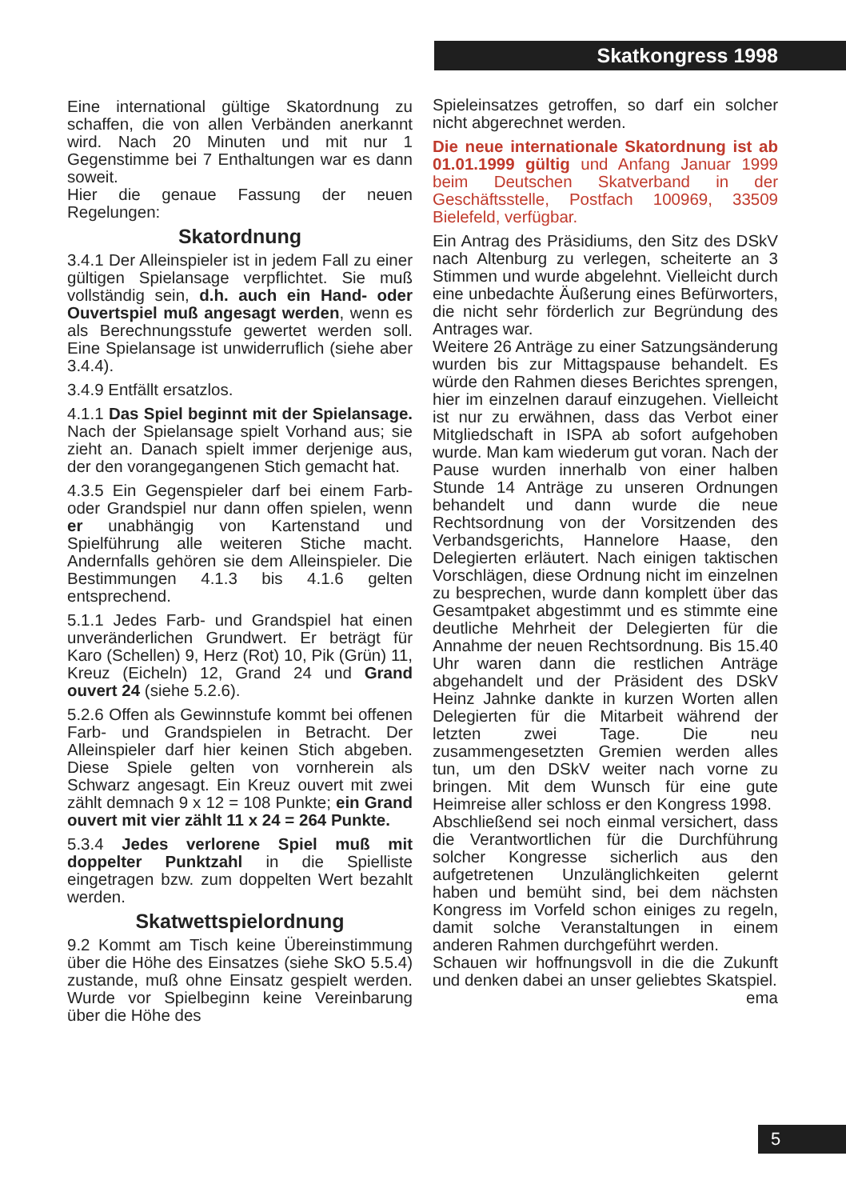Skatkongress 1998
Eine international gültige Skatordnung zu schaffen, die von allen Verbänden anerkannt wird. Nach 20 Minuten und mit nur 1 Gegenstimme bei 7 Enthaltungen war es dann soweit.
Hier die genaue Fassung der neuen Regelungen:
Skatordnung
3.4.1 Der Alleinspieler ist in jedem Fall zu einer gültigen Spielansage verpflichtet. Sie muß vollständig sein, d.h. auch ein Hand- oder Ouvertspiel muß angesagt werden, wenn es als Berechnungsstufe gewertet werden soll. Eine Spielansage ist unwiderruflich (siehe aber 3.4.4).
3.4.9 Entfällt ersatzlos.
4.1.1 Das Spiel beginnt mit der Spielansage. Nach der Spielansage spielt Vorhand aus; sie zieht an. Danach spielt immer derjenige aus, der den vorangegangenen Stich gemacht hat.
4.3.5 Ein Gegenspieler darf bei einem Farb- oder Grandspiel nur dann offen spielen, wenn er unabhängig von Kartenstand und Spielführung alle weiteren Stiche macht. Andernfalls gehören sie dem Alleinspieler. Die Bestimmungen 4.1.3 bis 4.1.6 gelten entsprechend.
5.1.1 Jedes Farb- und Grandspiel hat einen unveränderlichen Grundwert. Er beträgt für Karo (Schellen) 9, Herz (Rot) 10, Pik (Grün) 11, Kreuz (Eicheln) 12, Grand 24 und Grand ouvert 24 (siehe 5.2.6).
5.2.6 Offen als Gewinnstufe kommt bei offenen Farb- und Grandspielen in Betracht. Der Alleinspieler darf hier keinen Stich abgeben. Diese Spiele gelten von vornherein als Schwarz angesagt. Ein Kreuz ouvert mit zwei zählt demnach 9 x 12 = 108 Punkte; ein Grand ouvert mit vier zählt 11 x 24 = 264 Punkte.
5.3.4 Jedes verlorene Spiel muß mit doppelter Punktzahl in die Spielliste eingetragen bzw. zum doppelten Wert bezahlt werden.
Skatwettspielordnung
9.2 Kommt am Tisch keine Übereinstimmung über die Höhe des Einsatzes (siehe SkO 5.5.4) zustande, muß ohne Einsatz gespielt werden. Wurde vor Spielbeginn keine Vereinbarung über die Höhe des
Spieleinsatzes getroffen, so darf ein solcher nicht abgerechnet werden.
Die neue internationale Skatordnung ist ab 01.01.1999 gültig und Anfang Januar 1999 beim Deutschen Skatverband in der Geschäftsstelle, Postfach 100969, 33509 Bielefeld, verfügbar.
Ein Antrag des Präsidiums, den Sitz des DSkV nach Altenburg zu verlegen, scheiterte an 3 Stimmen und wurde abgelehnt. Vielleicht durch eine unbedachte Äußerung eines Befürworters, die nicht sehr förderlich zur Begründung des Antrages war.
Weitere 26 Anträge zu einer Satzungsänderung wurden bis zur Mittagspause behandelt. Es würde den Rahmen dieses Berichtes sprengen, hier im einzelnen darauf einzugehen. Vielleicht ist nur zu erwähnen, dass das Verbot einer Mitgliedschaft in ISPA ab sofort aufgehoben wurde. Man kam wiederum gut voran. Nach der Pause wurden innerhalb von einer halben Stunde 14 Anträge zu unseren Ordnungen behandelt und dann wurde die neue Rechtsordnung von der Vorsitzenden des Verbandsgerichts, Hannelore Haase, den Delegierten erläutert. Nach einigen taktischen Vorschlägen, diese Ordnung nicht im einzelnen zu besprechen, wurde dann komplett über das Gesamtpaket abgestimmt und es stimmte eine deutliche Mehrheit der Delegierten für die Annahme der neuen Rechtsordnung. Bis 15.40 Uhr waren dann die restlichen Anträge abgehandelt und der Präsident des DSkV Heinz Jahnke dankte in kurzen Worten allen Delegierten für die Mitarbeit während der letzten zwei Tage. Die neu zusammengesetzten Gremien werden alles tun, um den DSkV weiter nach vorne zu bringen. Mit dem Wunsch für eine gute Heimreise aller schloss er den Kongress 1998.
Abschließend sei noch einmal versichert, dass die Verantwortlichen für die Durchführung solcher Kongresse sicherlich aus den aufgetretenen Unzulänglichkeiten gelernt haben und bemüht sind, bei dem nächsten Kongress im Vorfeld schon einiges zu regeln, damit solche Veranstaltungen in einem anderen Rahmen durchgeführt werden.
Schauen wir hoffnungsvoll in die die Zukunft und denken dabei an unser geliebtes Skatspiel. ema
5